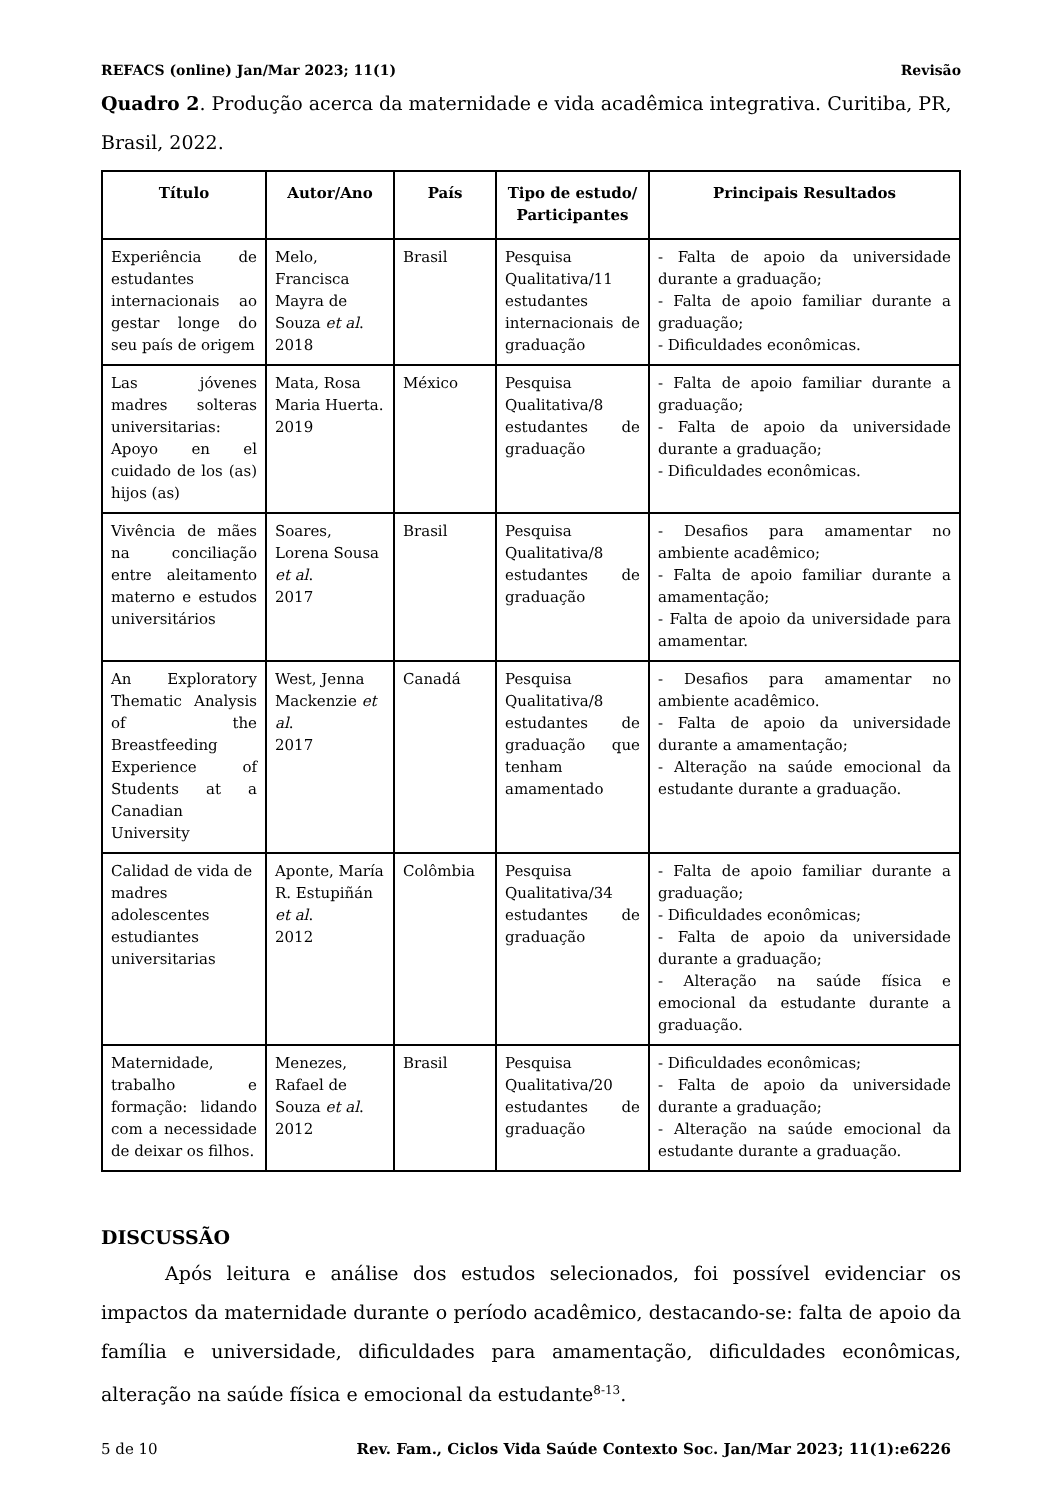REFACS (online) Jan/Mar 2023; 11(1) Revisão
Quadro 2. Produção acerca da maternidade e vida acadêmica integrativa. Curitiba, PR, Brasil, 2022.
| Título | Autor/Ano | País | Tipo de estudo/ Participantes | Principais Resultados |
| --- | --- | --- | --- | --- |
| Experiência de estudantes internacionais ao gestar longe do seu país de origem | Melo, Francisca Mayra de Souza et al . 2018 | Brasil | Pesquisa Qualitativa/11 estudantes internacionais de graduação | - Falta de apoio da universidade durante a graduação; - Falta de apoio familiar durante a graduação; - Dificuldades econômicas. |
| Las jóvenes madres solteras universitarias: Apoyo en el cuidado de los (as) hijos (as) | Mata, Rosa Maria Huerta. 2019 | México | Pesquisa Qualitativa/8 estudantes de graduação | - Falta de apoio familiar durante a graduação; - Falta de apoio da universidade durante a graduação; - Dificuldades econômicas. |
| Vivência de mães na conciliação entre aleitamento materno e estudos universitários | Soares, Lorena Sousa et al . 2017 | Brasil | Pesquisa Qualitativa/8 estudantes de graduação | - Desafios para amamentar no ambiente acadêmico; - Falta de apoio familiar durante a amamentação; - Falta de apoio da universidade para amamentar. |
| An Exploratory Thematic Analysis of the Breastfeeding Experience of Students at a Canadian University | West, Jenna Mackenzie et al . 2017 | Canadá | Pesquisa Qualitativa/8 estudantes de graduação que tenham amamentado | - Desafios para amamentar no ambiente acadêmico. - Falta de apoio da universidade durante a amamentação; - Alteração na saúde emocional da estudante durante a graduação. |
| Calidad de vida de madres adolescentes estudiantes universitarias | Aponte, María R. Estupiñán et al . 2012 | Colômbia | Pesquisa Qualitativa/34 estudantes de graduação | - Falta de apoio familiar durante a graduação; - Dificuldades econômicas; - Falta de apoio da universidade durante a graduação; - Alteração na saúde física e emocional da estudante durante a graduação. |
| Maternidade, trabalho e formação: lidando com a necessidade de deixar os filhos. | Menezes, Rafael de Souza et al . 2012 | Brasil | Pesquisa Qualitativa/20 estudantes de graduação | - Dificuldades econômicas; - Falta de apoio da universidade durante a graduação; - Alteração na saúde emocional da estudante durante a graduação. |
DISCUSSÃO
Após leitura e análise dos estudos selecionados, foi possível evidenciar os impactos da maternidade durante o período acadêmico, destacando-se: falta de apoio da família e universidade, dificuldades para amamentação, dificuldades econômicas, alteração na saúde física e emocional da estudante<sup>8-13</sup>.
5 de 10 Rev. Fam., Ciclos Vida Saúde Contexto Soc. Jan/Mar 2023; 11(1):e6226